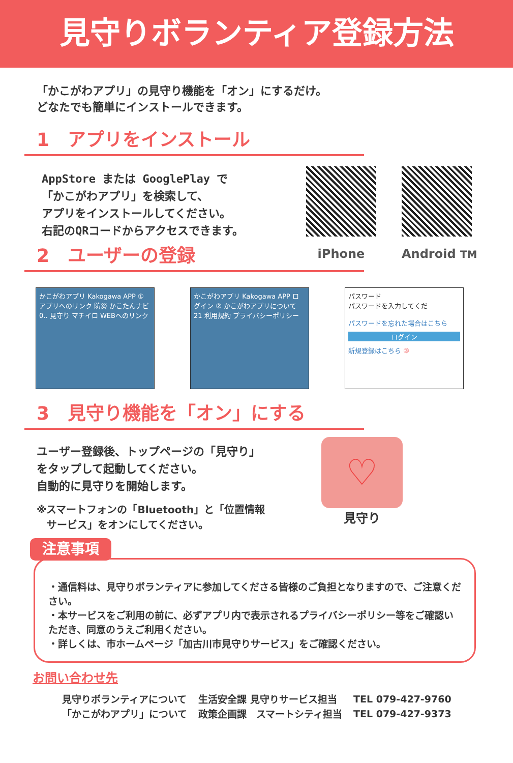見守りボランティア登録方法
「かこがわアプリ」の見守り機能を「オン」にするだけ。
どなたでも簡単にインストールできます。
1　アプリをインストール
AppStore または GooglePlay で
「かこがわアプリ」を検索して、
アプリをインストールしてください。
右記のQRコードからアクセスできます。
iPhone Android TM
2　ユーザーの登録
かこがわアプリ Kakogawa APP ① アプリへのリンク 防災 かこたんナビ 0.. 見守り マチイロ WEBへのリンク
かこがわアプリ Kakogawa APP ログイン ② かこがわアプリについて 21 利用規約 プライバシーポリシー
パスワード
パスワードを入力してくだ
パスワードを忘れた場合はこちら
ログイン
新規登録はこちら ③
3　見守り機能を「オン」にする
ユーザー登録後、トップページの「見守り」
をタップして起動してください。
自動的に見守りを開始します。
※スマートフォンの「Bluetooth」と「位置情報
　サービス」をオンにしてください。
♡
見守り
注意事項
・通信料は、見守りボランティアに参加してくださる皆様のご負担となりますので、ご注意ください。
・本サービスをご利用の前に、必ずアプリ内で表示されるプライバシーポリシー等をご確認いただき、同意のうえご利用ください。
・詳しくは、市ホームページ「加古川市見守りサービス」をご確認ください。
お問い合わせ先
| 見守りボランティアについて | 生活安全課 見守りサービス担当 | TEL 079-427-9760 |
| 「かこがわアプリ」について | 政策企画課 スマートシティ担当 | TEL 079-427-9373 |